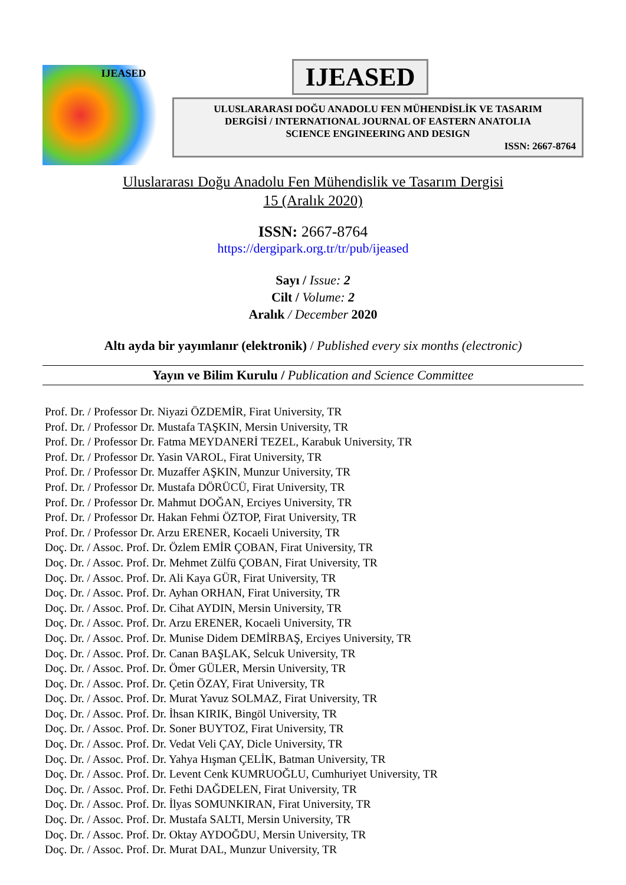IJEASED
IJEASED
ULUSLARARASI DOĞU ANADOLU FEN MÜHENDİSLİK VE TASARIM
DERGİSİ / INTERNATIONAL JOURNAL OF EASTERN ANATOLIA
SCIENCE ENGINEERING AND DESIGN
ISSN: 2667-8764
Uluslararası Doğu Anadolu Fen Mühendislik ve Tasarım Dergisi
15 (Aralık 2020)
ISSN: 2667-8764
https://dergipark.org.tr/tr/pub/ijeased
Sayı / Issue: 2
Cilt / Volume: 2
Aralık / December 2020
Altı ayda bir yayımlanır (elektronik) / Published every six months (electronic)
Yayın ve Bilim Kurulu / Publication and Science Committee
Prof. Dr. / Professor Dr. Niyazi ÖZDEMİR, Firat University, TR
Prof. Dr. / Professor Dr. Mustafa TAŞKIN, Mersin University, TR
Prof. Dr. / Professor Dr. Fatma MEYDANERİ TEZEL, Karabuk University, TR
Prof. Dr. / Professor Dr. Yasin VAROL, Firat University, TR
Prof. Dr. / Professor Dr. Muzaffer AŞKIN, Munzur University, TR
Prof. Dr. / Professor Dr. Mustafa DÖRÜCÜ, Firat University, TR
Prof. Dr. / Professor Dr. Mahmut DOĞAN, Erciyes University, TR
Prof. Dr. / Professor Dr. Hakan Fehmi ÖZTOP, Firat University, TR
Prof. Dr. / Professor Dr. Arzu ERENER, Kocaeli University, TR
Doç. Dr. / Assoc. Prof. Dr. Özlem EMİR ÇOBAN, Firat University, TR
Doç. Dr. / Assoc. Prof. Dr. Mehmet Zülfü ÇOBAN, Firat University, TR
Doç. Dr. / Assoc. Prof. Dr. Ali Kaya GÜR, Firat University, TR
Doç. Dr. / Assoc. Prof. Dr. Ayhan ORHAN, Firat University, TR
Doç. Dr. / Assoc. Prof. Dr. Cihat AYDIN, Mersin University, TR
Doç. Dr. / Assoc. Prof. Dr. Arzu ERENER, Kocaeli University, TR
Doç. Dr. / Assoc. Prof. Dr. Munise Didem DEMİRBAŞ, Erciyes University, TR
Doç. Dr. / Assoc. Prof. Dr. Canan BAŞLAK, Selcuk University, TR
Doç. Dr. / Assoc. Prof. Dr. Ömer GÜLER, Mersin University, TR
Doç. Dr. / Assoc. Prof. Dr. Çetin ÖZAY, Firat University, TR
Doç. Dr. / Assoc. Prof. Dr. Murat Yavuz SOLMAZ, Firat University, TR
Doç. Dr. / Assoc. Prof. Dr. İhsan KIRIK, Bingöl University, TR
Doç. Dr. / Assoc. Prof. Dr. Soner BUYTOZ, Firat University, TR
Doç. Dr. / Assoc. Prof. Dr. Vedat Veli ÇAY, Dicle University, TR
Doç. Dr. / Assoc. Prof. Dr. Yahya Hışman ÇELİK, Batman University, TR
Doç. Dr. / Assoc. Prof. Dr. Levent Cenk KUMRUOĞLU, Cumhuriyet University, TR
Doç. Dr. / Assoc. Prof. Dr. Fethi DAĞDELEN, Firat University, TR
Doç. Dr. / Assoc. Prof. Dr. İlyas SOMUNKIRAN, Firat University, TR
Doç. Dr. / Assoc. Prof. Dr. Mustafa SALTI, Mersin University, TR
Doç. Dr. / Assoc. Prof. Dr. Oktay AYDOĞDU, Mersin University, TR
Doç. Dr. / Assoc. Prof. Dr. Murat DAL, Munzur University, TR